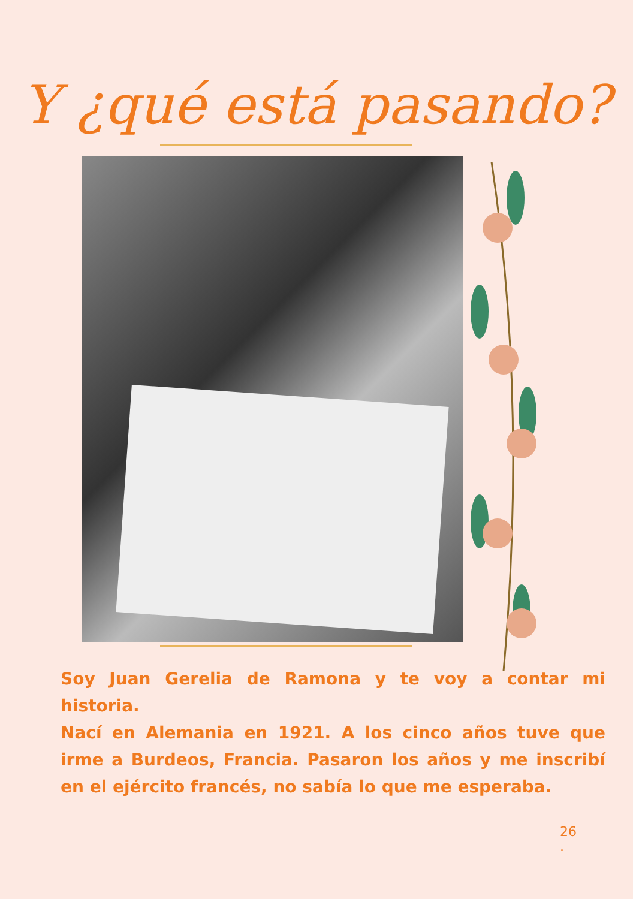Y ¿qué está pasando?
Soy Juan Gerelia de Ramona y te voy a contar mi historia.
Nací en Alemania en 1921. A los cinco años tuve que irme a Burdeos, Francia. Pasaron los años y me inscribí en el ejército francés, no sabía lo que me esperaba.
26
.